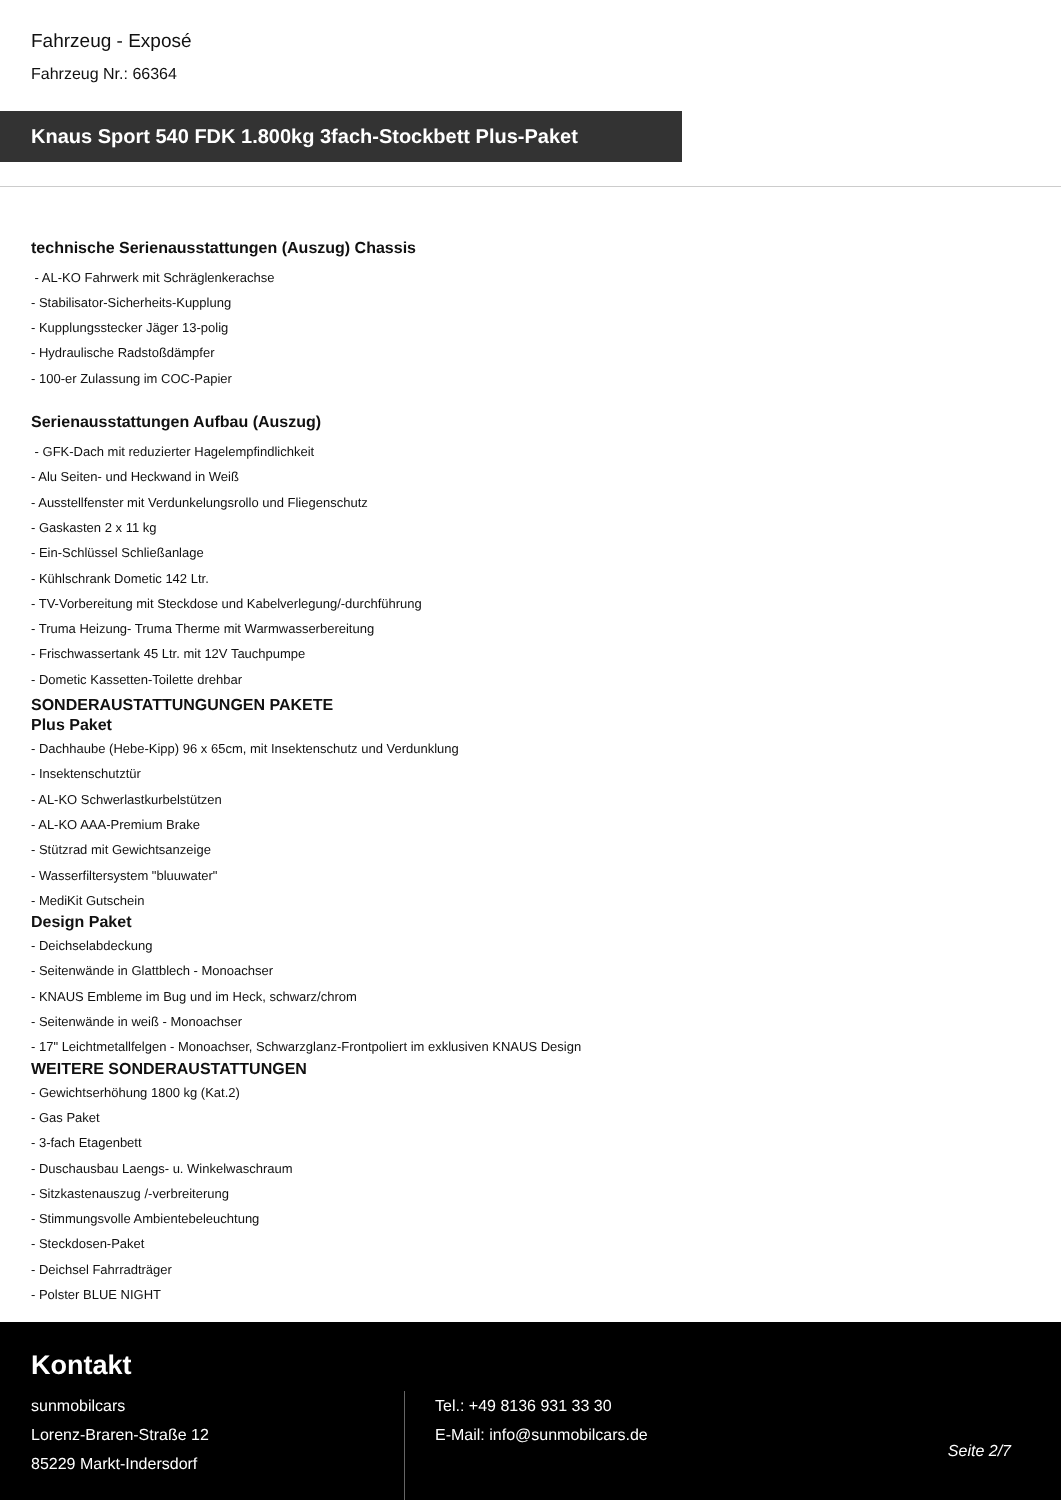Fahrzeug - Exposé
Fahrzeug Nr.: 66364
Knaus Sport 540 FDK 1.800kg 3fach-Stockbett Plus-Paket
technische Serienausstattungen (Auszug) Chassis
- AL-KO Fahrwerk mit Schräglenkerachse
- Stabilisator-Sicherheits-Kupplung
- Kupplungsstecker Jäger 13-polig
- Hydraulische Radstoßdämpfer
- 100-er Zulassung im COC-Papier
Serienausstattungen Aufbau (Auszug)
- GFK-Dach mit reduzierter Hagelempfindlichkeit
- Alu Seiten- und Heckwand in Weiß
- Ausstellfenster mit Verdunkelungsrollo und Fliegenschutz
- Gaskasten 2 x 11 kg
- Ein-Schlüssel Schließanlage
- Kühlschrank Dometic 142 Ltr.
- TV-Vorbereitung mit Steckdose und Kabelverlegung/-durchführung
- Truma Heizung- Truma Therme mit Warmwasserbereitung
- Frischwassertank 45 Ltr. mit 12V Tauchpumpe
- Dometic Kassetten-Toilette drehbar
SONDERAUSTATTUNGUNGEN PAKETE
Plus Paket
- Dachhaube (Hebe-Kipp) 96 x 65cm, mit Insektenschutz und Verdunklung
- Insektenschutztür
- AL-KO Schwerlastkurbelstützen
- AL-KO AAA-Premium Brake
- Stützrad mit Gewichtsanzeige
- Wasserfiltersystem "bluuwater"
- MediKit Gutschein
Design Paket
- Deichselabdeckung
- Seitenwände in Glattblech - Monoachser
- KNAUS Embleme im Bug und im Heck, schwarz/chrom
- Seitenwände in weiß - Monoachser
- 17" Leichtmetallfelgen - Monoachser, Schwarzglanz-Frontpoliert im exklusiven KNAUS Design
WEITERE SONDERAUSTATTUNGEN
- Gewichtserhöhung 1800 kg (Kat.2)
- Gas Paket
- 3-fach Etagenbett
- Duschausbau Laengs- u. Winkelwaschraum
- Sitzkastenauszug /-verbreiterung
- Stimmungsvolle Ambientebeleuchtung
- Steckdosen-Paket
- Deichsel Fahrradträger
- Polster BLUE NIGHT
Kontakt
sunmobilcars
Lorenz-Braren-Straße 12
85229 Markt-Indersdorf
Tel.: +49 8136 931 33 30
E-Mail: info@sunmobilcars.de
Seite 2/7